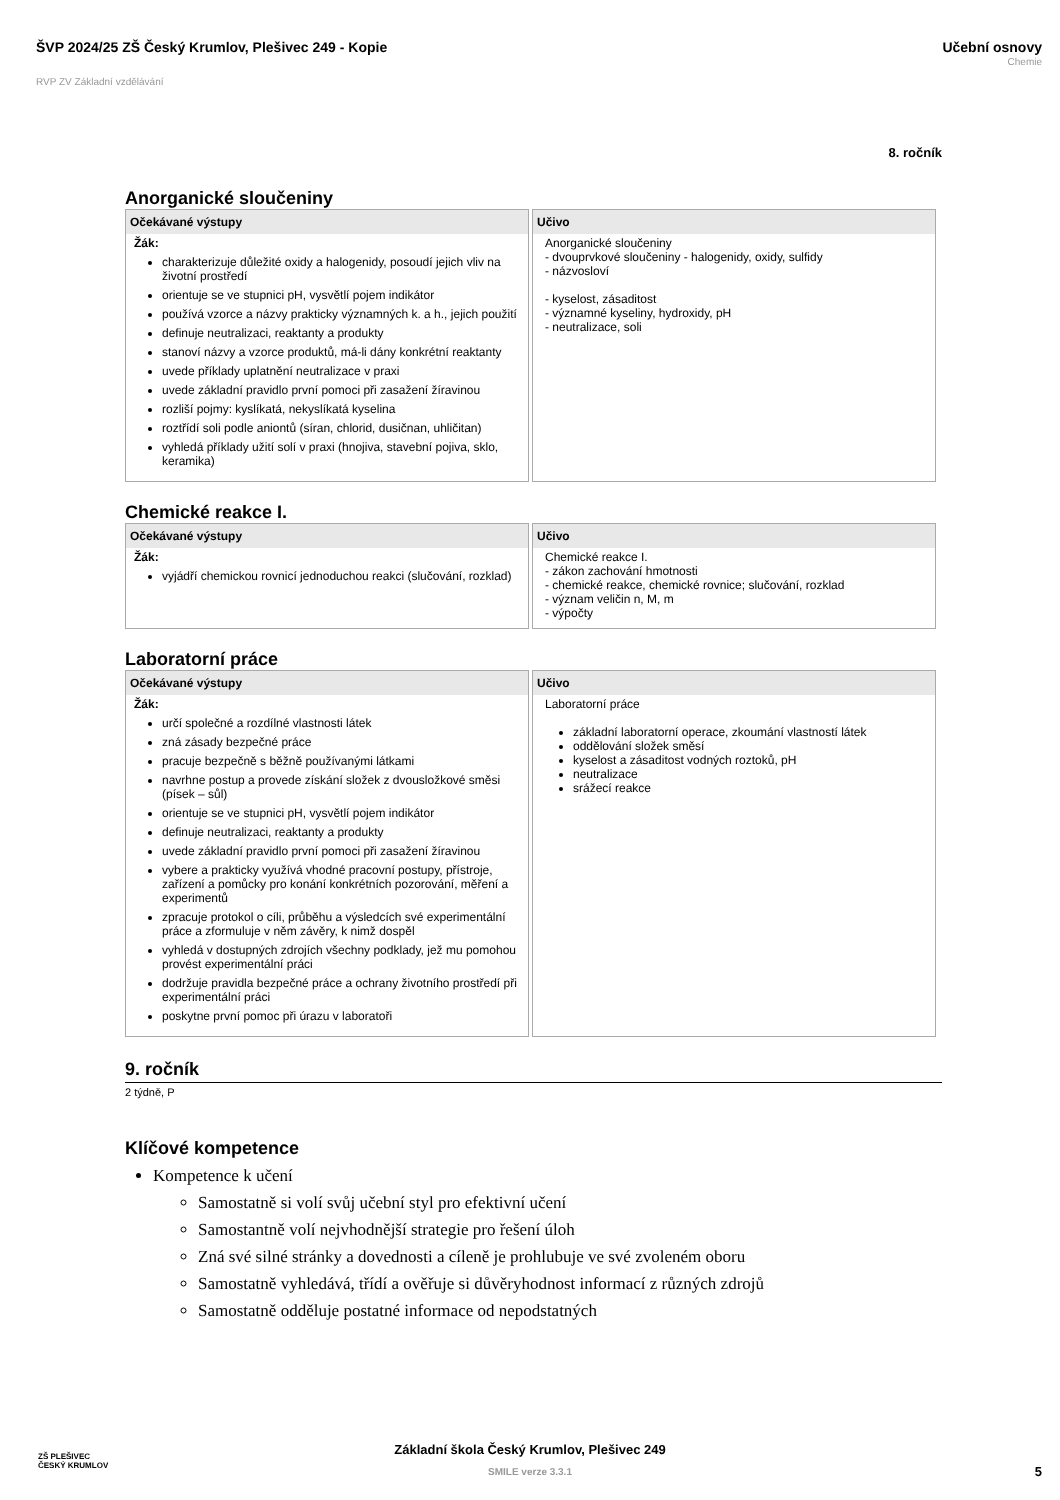ŠVP 2024/25 ZŠ Český Krumlov, Plešivec 249 - Kopie
RVP ZV Základní vzdělávání
Učební osnovy
Chemie
8. ročník
Anorganické sloučeniny
| Očekávané výstupy | Učivo |
| --- | --- |
| Žák: charakterizuje důležité oxidy a halogenidy, posoudí jejich vliv na životní prostředí orientuje se ve stupnici pH, vysvětlí pojem indikátor používá vzorce a názvy prakticky významných k. a h., jejich použití definuje neutralizaci, reaktanty a produkty stanoví názvy a vzorce produktů, má-li dány konkrétní reaktanty uvede příklady uplatnění neutralizace v praxi uvede základní pravidlo první pomoci při zasažení žíravinou rozliší pojmy: kyslíkatá, nekyslíkatá kyselina roztřídí soli podle aniontů (síran, chlorid, dusičnan, uhličitan) vyhledá příklady užití solí v praxi (hnojiva, stavební pojiva, sklo, keramika) | Anorganické sloučeniny - dvouprvkové sloučeniny - halogenidy, oxidy, sulfidy - názvosloví - kyselost, zásaditost - významné kyseliny, hydroxidy, pH - neutralizace, soli |
Chemické reakce I.
| Očekávané výstupy | Učivo |
| --- | --- |
| Žák: vyjádří chemickou rovnicí jednoduchou reakci (slučování, rozklad) | Chemické reakce I. - zákon zachování hmotnosti - chemické reakce, chemické rovnice; slučování, rozklad - význam veličin n, M, m - výpočty |
Laboratorní práce
| Očekávané výstupy | Učivo |
| --- | --- |
| Žák: určí společné a rozdílné vlastnosti látek zná zásady bezpečné práce pracuje bezpečně s běžně používanými látkami navrhne postup a provede získání složek z dvousložkové směsi (písek – sůl) orientuje se ve stupnici pH, vysvětlí pojem indikátor definuje neutralizaci, reaktanty a produkty uvede základní pravidlo první pomoci při zasažení žíravinou vybere a prakticky využívá vhodné pracovní postupy, přístroje, zařízení a pomůcky pro konání konkrétních pozorování, měření a experimentů zpracuje protokol o cíli, průběhu a výsledcích své experimentální práce a zformuluje v něm závěry, k nimž dospěl vyhledá v dostupných zdrojích všechny podklady, jež mu pomohou provést experimentální práci dodržuje pravidla bezpečné práce a ochrany životního prostředí při experimentální práci poskytne první pomoc při úrazu v laboratoři | Laboratorní práce základní laboratorní operace, zkoumání vlastností látek oddělování složek směsí kyselost a zásaditost vodných roztoků, pH neutralizace srážecí reakce |
9. ročník
2 týdně, P
Klíčové kompetence
Kompetence k učení
Samostatně si volí svůj učební styl pro efektivní učení
Samostantně volí nejvhodnější strategie pro řešení úloh
Zná své silné stránky a dovednosti a cíleně je prohlubuje ve své zvoleném oboru
Samostatně vyhledává, třídí a ověřuje si důvěryhodnost informací z různých zdrojů
Samostatně odděluje postatné informace od nepodstatných
ZŠ PLEŠIVEC
ČESKÝ KRUMLOV
Základní škola Český Krumlov, Plešivec 249
SMILE verze 3.3.1
5